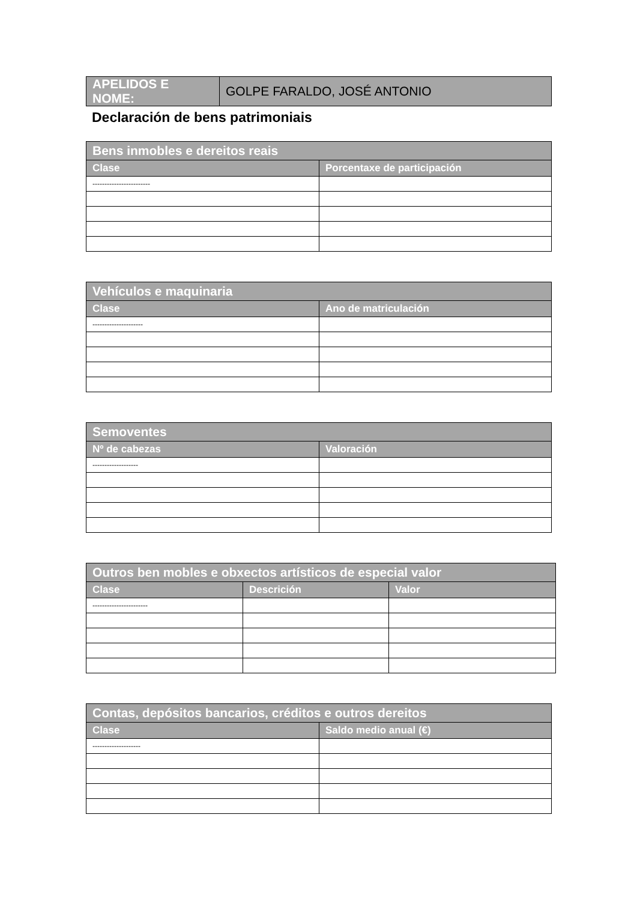| APELIDOS E NOME: | GOLPE FARALDO, JOSÉ ANTONIO |
Declaración de bens patrimoniais
| Bens inmobles e dereitos reais | |
| --- | --- |
| Clase | Porcentaxe de participación |
| ------------------------ | |
| Vehículos e maquinaria | |
| --- | --- |
| Clase | Ano de matriculación |
| --------------------- | |
| Semoventes | |
| --- | --- |
| Nº de cabezas | Valoración |
| ------------------- | |
| Outros ben mobles e obxectos artísticos de especial valor | | |
| --- | --- | --- |
| Clase | Descrición | Valor |
| ----------------------- | | |
| Contas, depósitos bancarios, créditos e outros dereitos | |
| --- | --- |
| Clase | Saldo medio anual (€) |
| -------------------- | |